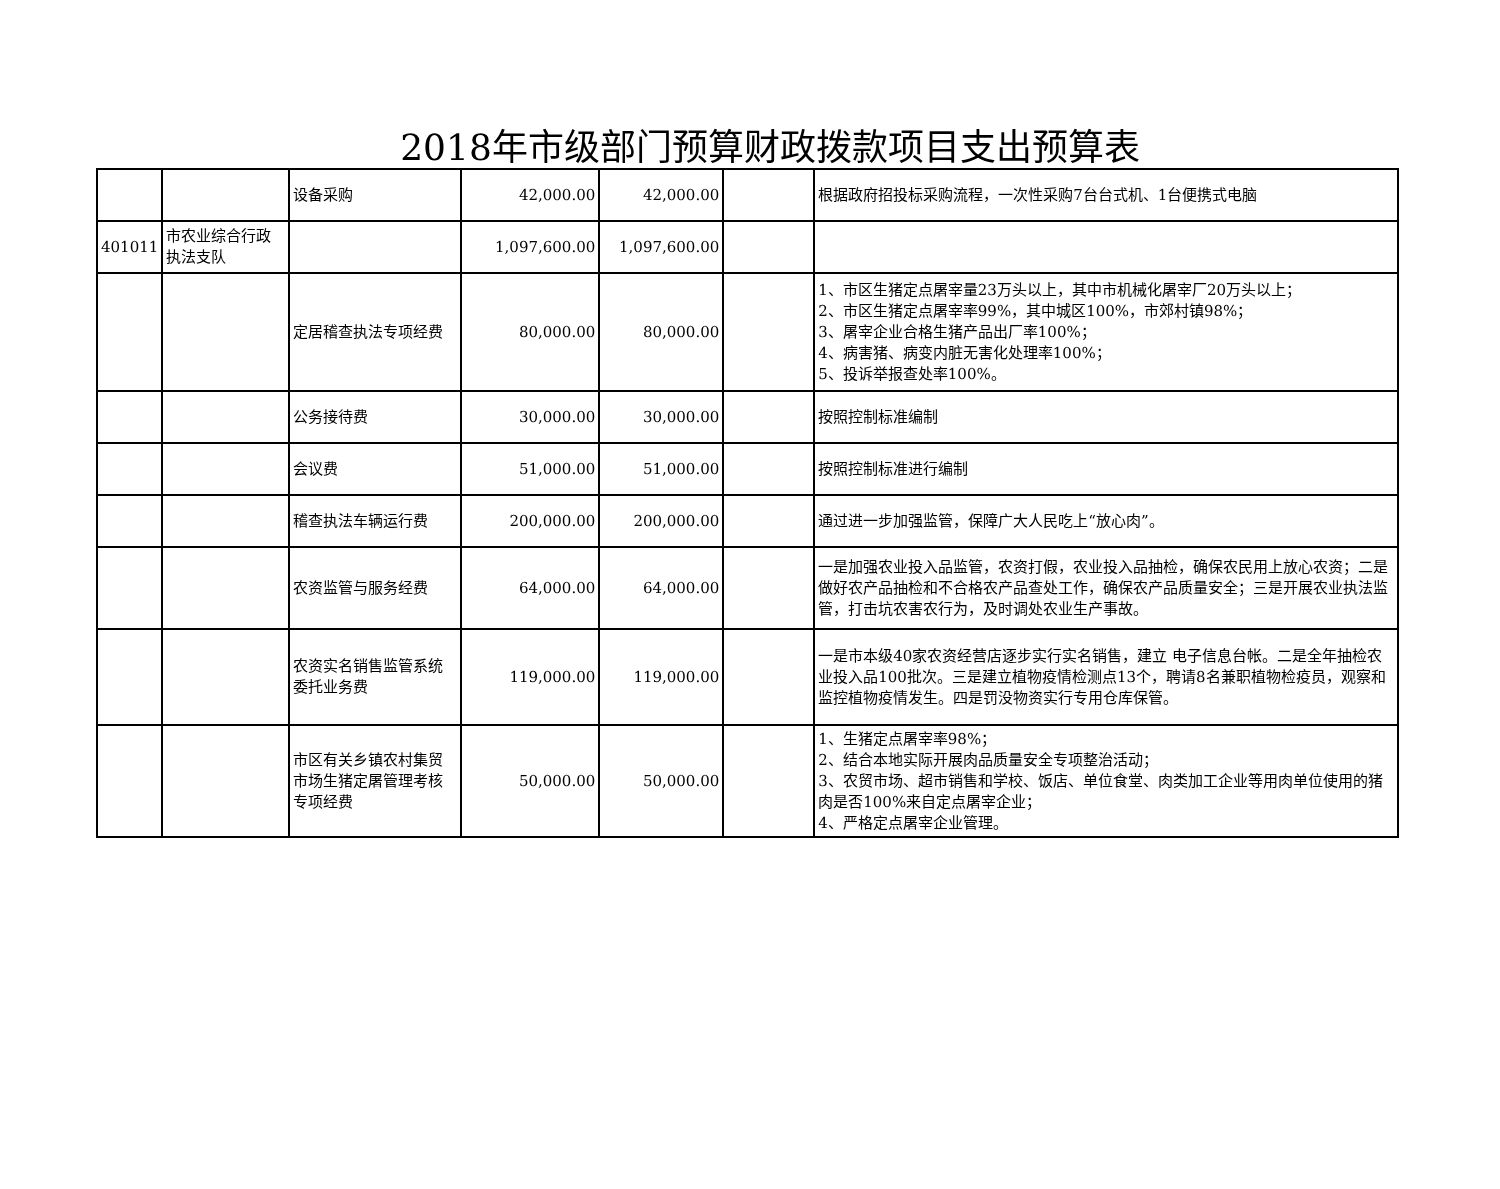2018年市级部门预算财政拨款项目支出预算表
| | | 设备采购 | 42,000.00 | 42,000.00 | | 根据政府招投标采购流程，一次性采购7台台式机、1台便携式电脑 |
| 401011 | 市农业综合行政执法支队 | | 1,097,600.00 | 1,097,600.00 | | |
| | | 定居稽查执法专项经费 | 80,000.00 | 80,000.00 | | 1、市区生猪定点屠宰量23万头以上，其中市机械化屠宰厂20万头以上； 2、市区生猪定点屠宰率99%，其中城区100%，市郊村镇98%； 3、屠宰企业合格生猪产品出厂率100%； 4、病害猪、病变内脏无害化处理率100%； 5、投诉举报查处率100%。 |
| | | 公务接待费 | 30,000.00 | 30,000.00 | | 按照控制标准编制 |
| | | 会议费 | 51,000.00 | 51,000.00 | | 按照控制标准进行编制 |
| | | 稽查执法车辆运行费 | 200,000.00 | 200,000.00 | | 通过进一步加强监管，保障广大人民吃上“放心肉”。 |
| | | 农资监管与服务经费 | 64,000.00 | 64,000.00 | | 一是加强农业投入品监管，农资打假，农业投入品抽检，确保农民用上放心农资；二是做好农产品抽检和不合格农产品查处工作，确保农产品质量安全；三是开展农业执法监管，打击坑农害农行为，及时调处农业生产事故。 |
| | | 农资实名销售监管系统委托业务费 | 119,000.00 | 119,000.00 | | 一是市本级40家农资经营店逐步实行实名销售，建立 电子信息台帐。二是全年抽检农业投入品100批次。三是建立植物疫情检测点13个，聘请8名兼职植物检疫员，观察和监控植物疫情发生。四是罚没物资实行专用仓库保管。 |
| | | 市区有关乡镇农村集贸市场生猪定屠管理考核专项经费 | 50,000.00 | 50,000.00 | | 1、生猪定点屠宰率98%； 2、结合本地实际开展肉品质量安全专项整治活动； 3、农贸市场、超市销售和学校、饭店、单位食堂、肉类加工企业等用肉单位使用的猪肉是否100%来自定点屠宰企业； 4、严格定点屠宰企业管理。 |